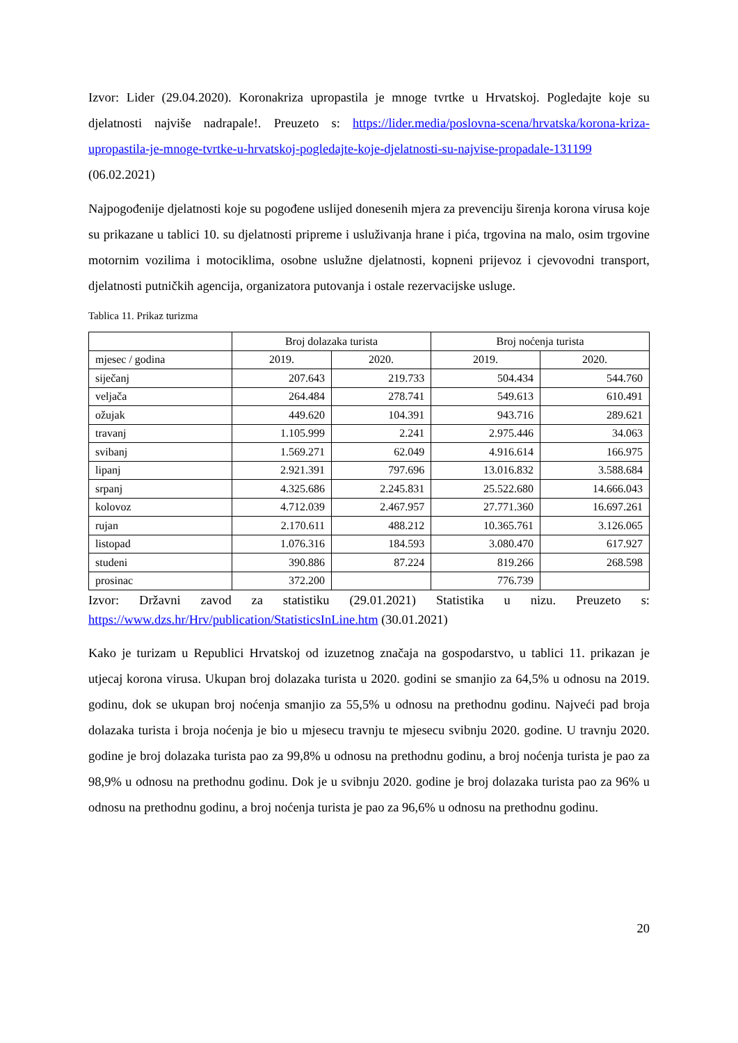Izvor: Lider (29.04.2020). Koronakriza upropastila je mnoge tvrtke u Hrvatskoj. Pogledajte koje su djelatnosti najviše nadrapale!. Preuzeto s: https://lider.media/poslovna-scena/hrvatska/korona-kriza-upropastila-je-mnoge-tvrtke-u-hrvatskoj-pogledajte-koje-djelatnosti-su-najvise-propadale-131199 (06.02.2021)
Najpogođenije djelatnosti koje su pogođene uslijed donesenih mjera za prevenciju širenja korona virusa koje su prikazane u tablici 10. su djelatnosti pripreme i usluživanja hrane i pića, trgovina na malo, osim trgovine motornim vozilima i motociklima, osobne uslužne djelatnosti, kopneni prijevoz i cjevovodni transport, djelatnosti putničkih agencija, organizatora putovanja i ostale rezervacijske usluge.
Tablica 11. Prikaz turizma
| | Broj dolazaka turista | | Broj noćenja turista | |
| --- | --- | --- | --- | --- |
| mjesec / godina | 2019. | 2020. | 2019. | 2020. |
| siječanj | 207.643 | 219.733 | 504.434 | 544.760 |
| veljača | 264.484 | 278.741 | 549.613 | 610.491 |
| ožujak | 449.620 | 104.391 | 943.716 | 289.621 |
| travanj | 1.105.999 | 2.241 | 2.975.446 | 34.063 |
| svibanj | 1.569.271 | 62.049 | 4.916.614 | 166.975 |
| lipanj | 2.921.391 | 797.696 | 13.016.832 | 3.588.684 |
| srpanj | 4.325.686 | 2.245.831 | 25.522.680 | 14.666.043 |
| kolovoz | 4.712.039 | 2.467.957 | 27.771.360 | 16.697.261 |
| rujan | 2.170.611 | 488.212 | 10.365.761 | 3.126.065 |
| listopad | 1.076.316 | 184.593 | 3.080.470 | 617.927 |
| studeni | 390.886 | 87.224 | 819.266 | 268.598 |
| prosinac | 372.200 | | 776.739 | |
Izvor: Državni zavod za statistiku (29.01.2021) Statistika u nizu. Preuzeto s: https://www.dzs.hr/Hrv/publication/StatisticsInLine.htm (30.01.2021)
Kako je turizam u Republici Hrvatskoj od izuzetnog značaja na gospodarstvo, u tablici 11. prikazan je utjecaj korona virusa. Ukupan broj dolazaka turista u 2020. godini se smanjio za 64,5% u odnosu na 2019. godinu, dok se ukupan broj noćenja smanjio za 55,5% u odnosu na prethodnu godinu. Najveći pad broja dolazaka turista i broja noćenja je bio u mjesecu travnju te mjesecu svibnju 2020. godine. U travnju 2020. godine je broj dolazaka turista pao za 99,8% u odnosu na prethodnu godinu, a broj noćenja turista je pao za 98,9% u odnosu na prethodnu godinu. Dok je u svibnju 2020. godine je broj dolazaka turista pao za 96% u odnosu na prethodnu godinu, a broj noćenja turista je pao za 96,6% u odnosu na prethodnu godinu.
20